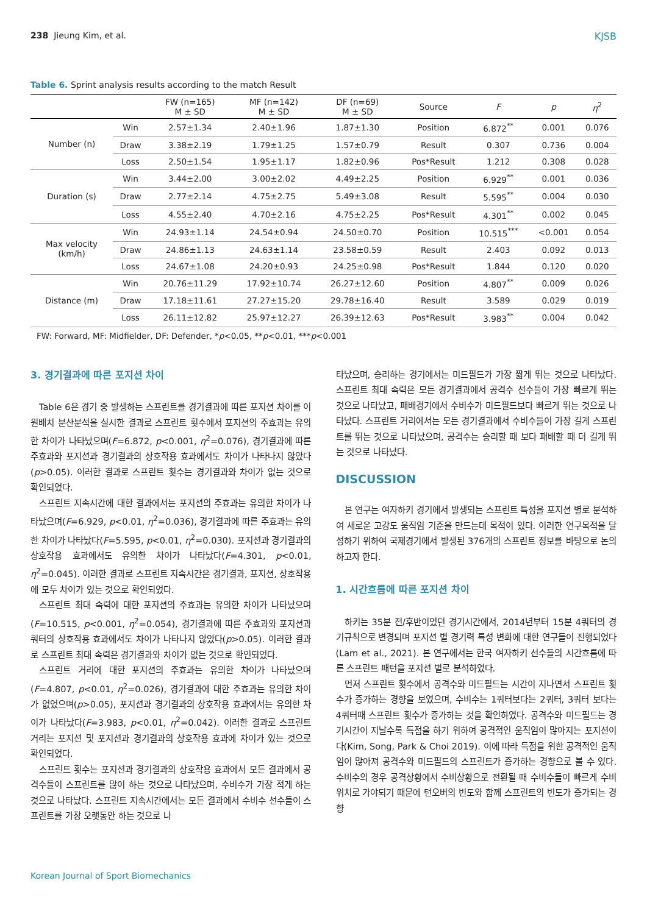238 Jieung Kim, et al. KJSB
Table 6. Sprint analysis results according to the match Result
| | | FW (n=165) M ± SD | MF (n=142) M ± SD | DF (n=69) M ± SD | Source | F | p | η<sup>2</sup> |
| --- | --- | --- | --- | --- | --- | --- | --- | --- |
| Number (n) | Win | 2.57±1.34 | 2.40±1.96 | 1.87±1.30 | Position | 6.872<sup>**</sup> | 0.001 | 0.076 |
| | Draw | 3.38±2.19 | 1.79±1.25 | 1.57±0.79 | Result | 0.307 | 0.736 | 0.004 |
| | Loss | 2.50±1.54 | 1.95±1.17 | 1.82±0.96 | Pos*Result | 1.212 | 0.308 | 0.028 |
| Duration (s) | Win | 3.44±2.00 | 3.00±2.02 | 4.49±2.25 | Position | 6.929<sup>**</sup> | 0.001 | 0.036 |
| | Draw | 2.77±2.14 | 4.75±2.75 | 5.49±3.08 | Result | 5.595<sup>**</sup> | 0.004 | 0.030 |
| | Loss | 4.55±2.40 | 4.70±2.16 | 4.75±2.25 | Pos*Result | 4.301<sup>**</sup> | 0.002 | 0.045 |
| Max velocity (km/h) | Win | 24.93±1.14 | 24.54±0.94 | 24.50±0.70 | Position | 10.515<sup>***</sup> | <0.001 | 0.054 |
| | Draw | 24.86±1.13 | 24.63±1.14 | 23.58±0.59 | Result | 2.403 | 0.092 | 0.013 |
| | Loss | 24.67±1.08 | 24.20±0.93 | 24.25±0.98 | Pos*Result | 1.844 | 0.120 | 0.020 |
| Distance (m) | Win | 20.76±11.29 | 17.92±10.74 | 26.27±12.60 | Position | 4.807<sup>**</sup> | 0.009 | 0.026 |
| | Draw | 17.18±11.61 | 27.27±15.20 | 29.78±16.40 | Result | 3.589 | 0.029 | 0.019 |
| | Loss | 26.11±12.82 | 25.97±12.27 | 26.39±12.63 | Pos*Result | 3.983<sup>**</sup> | 0.004 | 0.042 |
FW: Forward, MF: Midfielder, DF: Defender, *p<0.05, **p<0.01, ***p<0.001
3. 경기결과에 따른 포지션 차이
Table 6은 경기 중 발생하는 스프린트를 경기결과에 따른 포지션 차이를 이원배치 분산분석을 실시한 결과로 스프린트 횟수에서 포지션의 주효과는 유의한 차이가 나타났으며(F=6.872, p<0.001, η<sup>2</sup>=0.076), 경기결과에 따른 주효과와 포지션과 경기결과의 상호작용 효과에서도 차이가 나타나지 않았다(p>0.05). 이러한 결과로 스프린트 횟수는 경기결과와 차이가 없는 것으로 확인되었다.
스프린트 지속시간에 대한 결과에서는 포지션의 주효과는 유의한 차이가 나타났으며(F=6.929, p<0.01, η<sup>2</sup>=0.036), 경기결과에 따른 주효과는 유의한 차이가 나타났다(F=5.595, p<0.01, η<sup>2</sup>=0.030). 포지션과 경기결과의 상호작용 효과에서도 유의한 차이가 나타났다(F=4.301, p<0.01, η<sup>2</sup>=0.045). 이러한 결과로 스프린트 지속시간은 경기결과, 포지션, 상호작용에 모두 차이가 있는 것으로 확인되었다.
스프린트 최대 속력에 대한 포지션의 주효과는 유의한 차이가 나타났으며(F=10.515, p<0.001, η<sup>2</sup>=0.054), 경기결과에 따른 주효과와 포지션과 쿼터의 상호작용 효과에서도 차이가 나타나지 않았다(p>0.05). 이러한 결과로 스프린트 최대 속력은 경기결과와 차이가 없는 것으로 확인되었다.
스프린트 거리에 대한 포지션의 주효과는 유의한 차이가 나타났으며(F=4.807, p<0.01, η<sup>2</sup>=0.026), 경기결과에 대한 주효과는 유의한 차이가 없었으며(p>0.05), 포지션과 경기결과의 상호작용 효과에서는 유의한 차이가 나타났다(F=3.983, p<0.01, η<sup>2</sup>=0.042). 이러한 결과로 스프린트 거리는 포지션 및 포지션과 경기결과의 상호작용 효과에 차이가 있는 것으로 확인되었다.
스프린트 횟수는 포지션과 경기결과의 상호작용 효과에서 모든 결과에서 공격수들이 스프린트를 많이 하는 것으로 나타났으며, 수비수가 가장 적게 하는 것으로 나타났다. 스프린트 지속시간에서는 모든 결과에서 수비수 선수들이 스프린트를 가장 오랫동안 하는 것으로 나
타났으며, 승리하는 경기에서는 미드필드가 가장 짧게 뛰는 것으로 나타났다. 스프린트 최대 속력은 모든 경기결과에서 공격수 선수들이 가장 빠르게 뛰는 것으로 나타났고, 패배경기에서 수비수가 미드필드보다 빠르게 뛰는 것으로 나타났다. 스프린트 거리에서는 모든 경기결과에서 수비수들이 가장 길게 스프린트를 뛰는 것으로 나타났으며, 공격수는 승리할 때 보다 패배할 때 더 길게 뛰는 것으로 나타났다.
DISCUSSION
본 연구는 여자하키 경기에서 발생되는 스프린트 특성을 포지션 별로 분석하여 새로운 고강도 움직임 기준을 만드는데 목적이 있다. 이러한 연구목적을 달성하기 위하여 국제경기에서 발생된 376개의 스프린트 정보를 바탕으로 논의하고자 한다.
1. 시간흐름에 따른 포지션 차이
하키는 35분 전/후반이었던 경기시간에서, 2014년부터 15분 4쿼터의 경기규칙으로 변경되며 포지션 별 경기력 특성 변화에 대한 연구들이 진행되었다(Lam et al., 2021). 본 연구에서는 한국 여자하키 선수들의 시간흐름에 따른 스프린트 패턴을 포지션 별로 분석하였다.
먼저 스프린트 횟수에서 공격수와 미드필드는 시간이 지나면서 스프린트 횟수가 증가하는 경향을 보였으며, 수비수는 1쿼터보다는 2쿼터, 3쿼터 보다는 4쿼터때 스프린트 횟수가 증가하는 것을 확인하였다. 공격수와 미드필드는 경기시간이 지날수록 득점을 하기 위하여 공격적인 움직임이 많아지는 포지션이다(Kim, Song, Park & Choi 2019). 이에 따라 득점을 위한 공격적인 움직임이 많아져 공격수와 미드필드의 스프린트가 증가하는 경향으로 볼 수 있다. 수비수의 경우 공격상황에서 수비상황으로 전환될 때 수비수들이 빠르게 수비위치로 가야되기 때문에 턴오버의 빈도와 함께 스프린트의 빈도가 증가되는 경향
Korean Journal of Sport Biomechanics